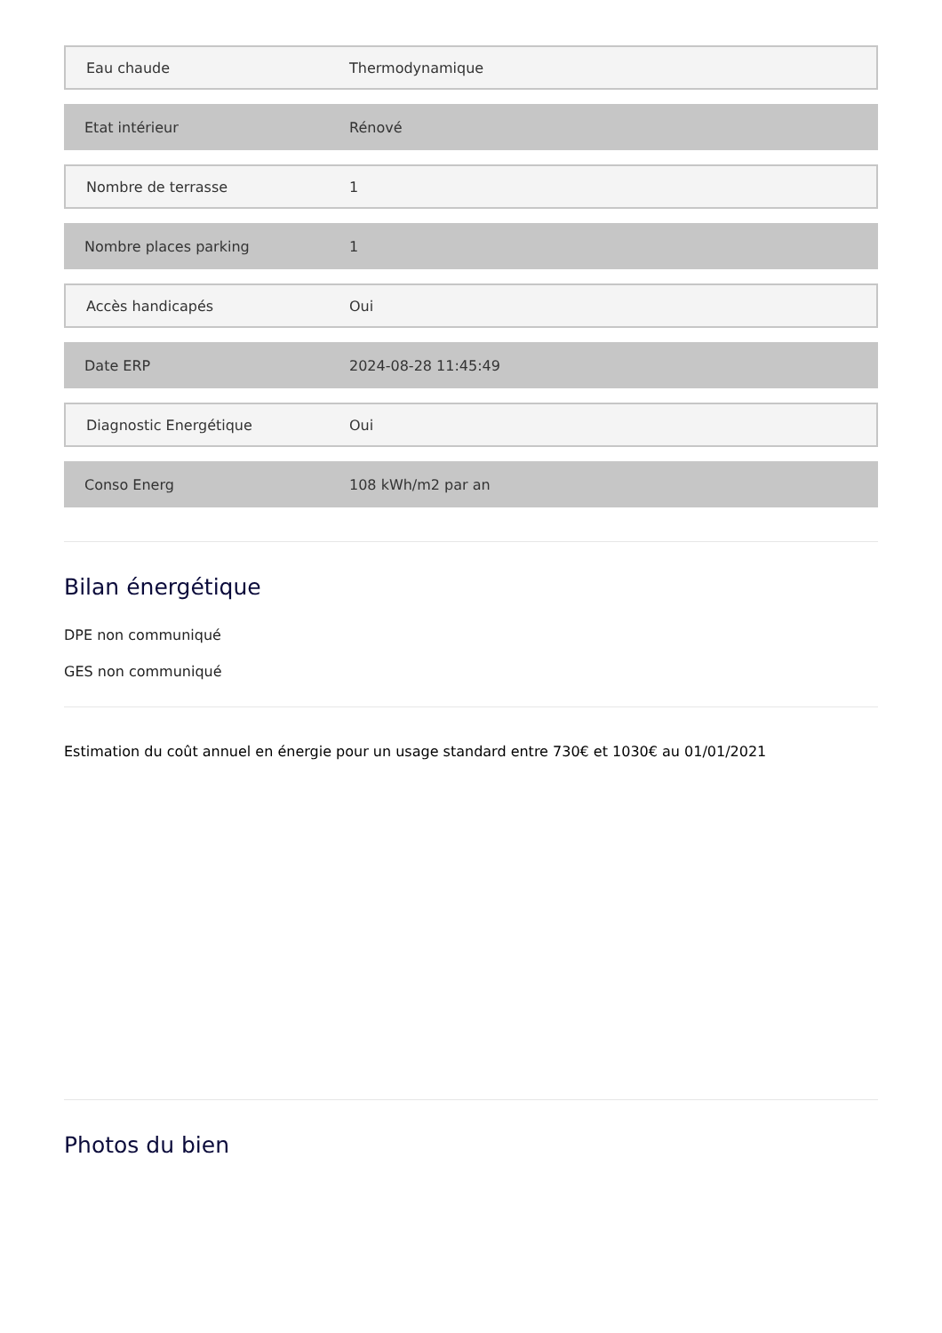| Eau chaude | Thermodynamique |
| Etat intérieur | Rénové |
| Nombre de terrasse | 1 |
| Nombre places parking | 1 |
| Accès handicapés | Oui |
| Date ERP | 2024-08-28 11:45:49 |
| Diagnostic Energétique | Oui |
| Conso Energ | 108 kWh/m2 par an |
Bilan énergétique
DPE non communiqué
GES non communiqué
Estimation du coût annuel en énergie pour un usage standard entre 730€ et 1030€ au 01/01/2021
Photos du bien